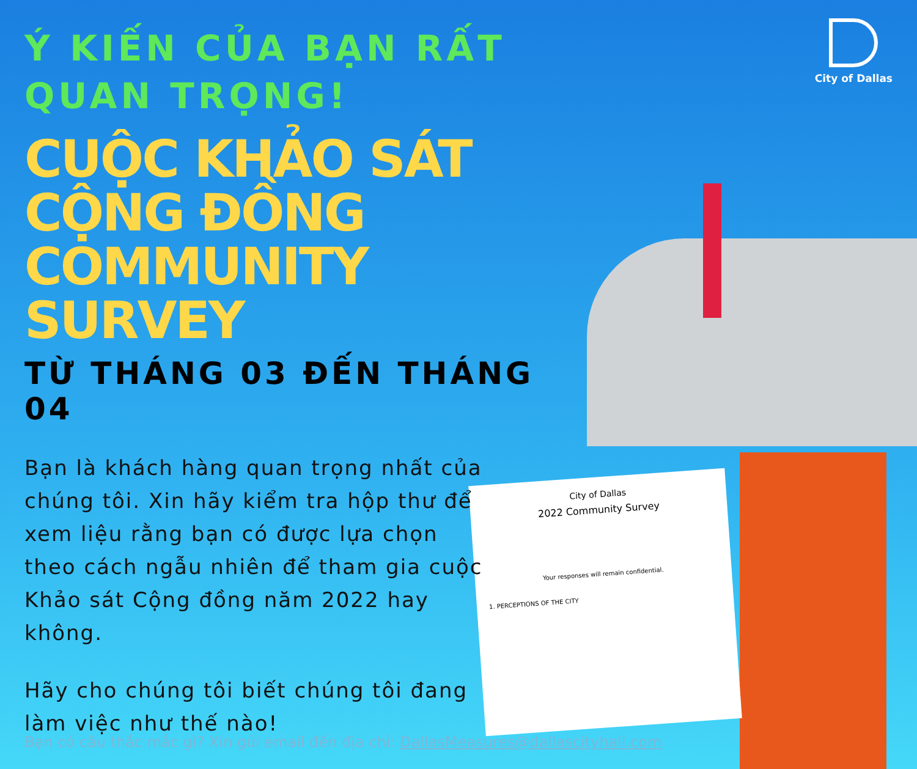City of Dallas
2022 Community Survey
Your responses will remain confidential.
1. PERCEPTIONS OF THE CITY
City of Dallas
Ý KIẾN CỦA BẠN RẤT QUAN TRỌNG!
CUỘC KHẢO SÁT CỘNG ĐỒNG COMMUNITY SURVEY
TỪ THÁNG 03 ĐẾN THÁNG 04
Bạn là khách hàng quan trọng nhất của chúng tôi. Xin hãy kiểm tra hộp thư để xem liệu rằng bạn có được lựa chọn theo cách ngẫu nhiên để tham gia cuộc Khảo sát Cộng đồng năm 2022 hay không.
Hãy cho chúng tôi biết chúng tôi đang làm việc như thế nào!
Bạn có câu thắc mắc gì? Xin gửi email đến địa chỉ: DallasMeasures@dallascityhall.com